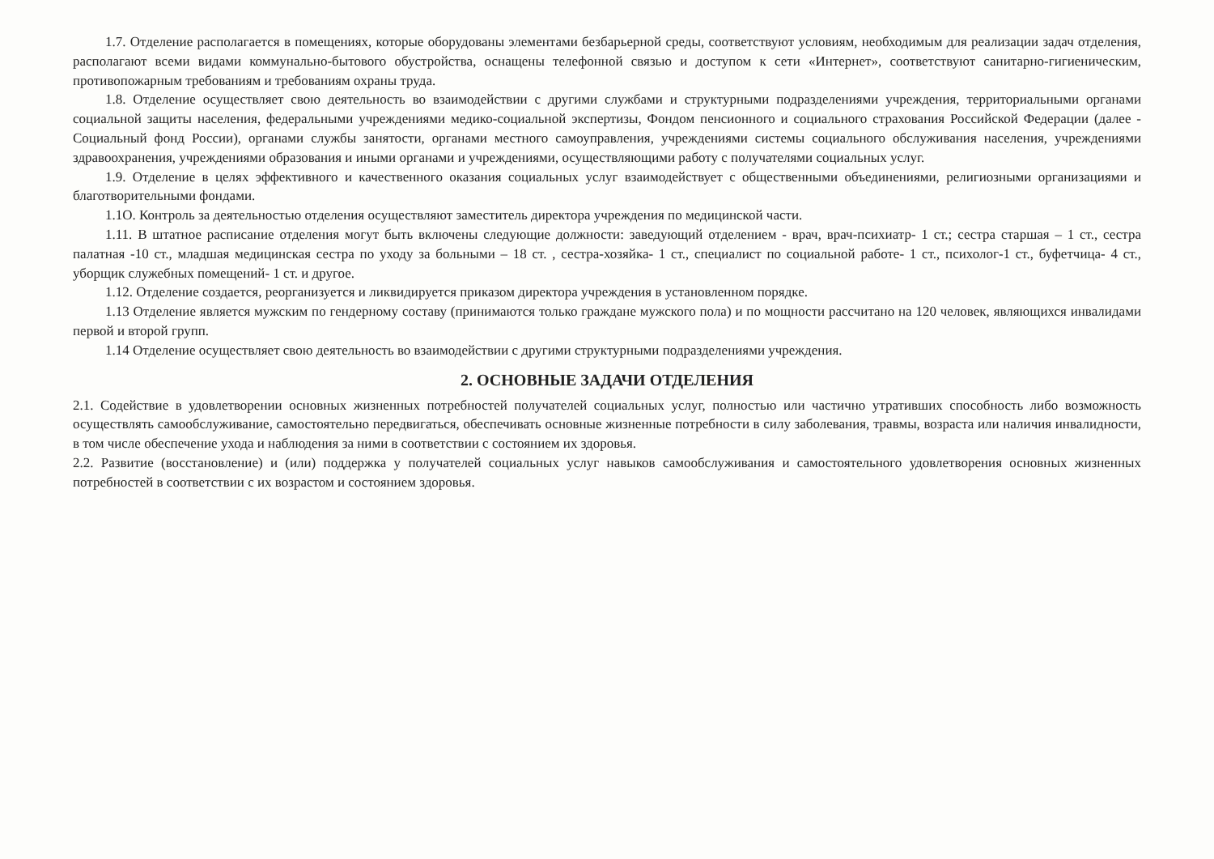1.7. Отделение располагается в помещениях, которые оборудованы элементами безбарьерной среды, соответствуют условиям, необходимым для реализации задач отделения, располагают всеми видами коммунально-бытового обустройства, оснащены телефонной связью и доступом к сети «Интернет», соответствуют санитарно-гигиеническим, противопожарным требованиям и требованиям охраны труда.
1.8. Отделение осуществляет свою деятельность во взаимодействии с другими службами и структурными подразделениями учреждения, территориальными органами социальной защиты населения, федеральными учреждениями медико-социальной экспертизы, Фондом пенсионного и социального страхования Российской Федерации (далее - Социальный фонд России), органами службы занятости, органами местного самоуправления, учреждениями системы социального обслуживания населения, учреждениями здравоохранения, учреждениями образования и иными органами и учреждениями, осуществляющими работу с получателями социальных услуг.
1.9. Отделение в целях эффективного и качественного оказания социальных услуг взаимодействует с общественными объединениями, религиозными организациями и благотворительными фондами.
1.1О. Контроль за деятельностью отделения осуществляют заместитель директора учреждения по медицинской части.
1.11. В штатное расписание отделения могут быть включены следующие должности: заведующий отделением - врач, врач-психиатр- 1 ст.; сестра старшая – 1 ст., сестра палатная -10 ст., младшая медицинская сестра по уходу за больными – 18 ст. , сестра-хозяйка- 1 ст., специалист по социальной работе- 1 ст., психолог-1 ст., буфетчица- 4 ст., уборщик служебных помещений- 1 ст. и другое.
1.12. Отделение создается, реорганизуется и ликвидируется приказом директора учреждения в установленном порядке.
1.13 Отделение является мужским по гендерному составу (принимаются только граждане мужского пола) и по мощности рассчитано на 120 человек, являющихся инвалидами первой и второй групп.
1.14 Отделение осуществляет свою деятельность во взаимодействии с другими структурными подразделениями учреждения.
2. ОСНОВНЫЕ ЗАДАЧИ ОТДЕЛЕНИЯ
2.1. Содействие в удовлетворении основных жизненных потребностей получателей социальных услуг, полностью или частично утративших способность либо возможность осуществлять самообслуживание, самостоятельно передвигаться, обеспечивать основные жизненные потребности в силу заболевания, травмы, возраста или наличия инвалидности, в том числе обеспечение ухода и наблюдения за ними в соответствии с состоянием их здоровья.
2.2. Развитие (восстановление) и (или) поддержка у получателей социальных услуг навыков самообслуживания и самостоятельного удовлетворения основных жизненных потребностей в соответствии с их возрастом и состоянием здоровья.